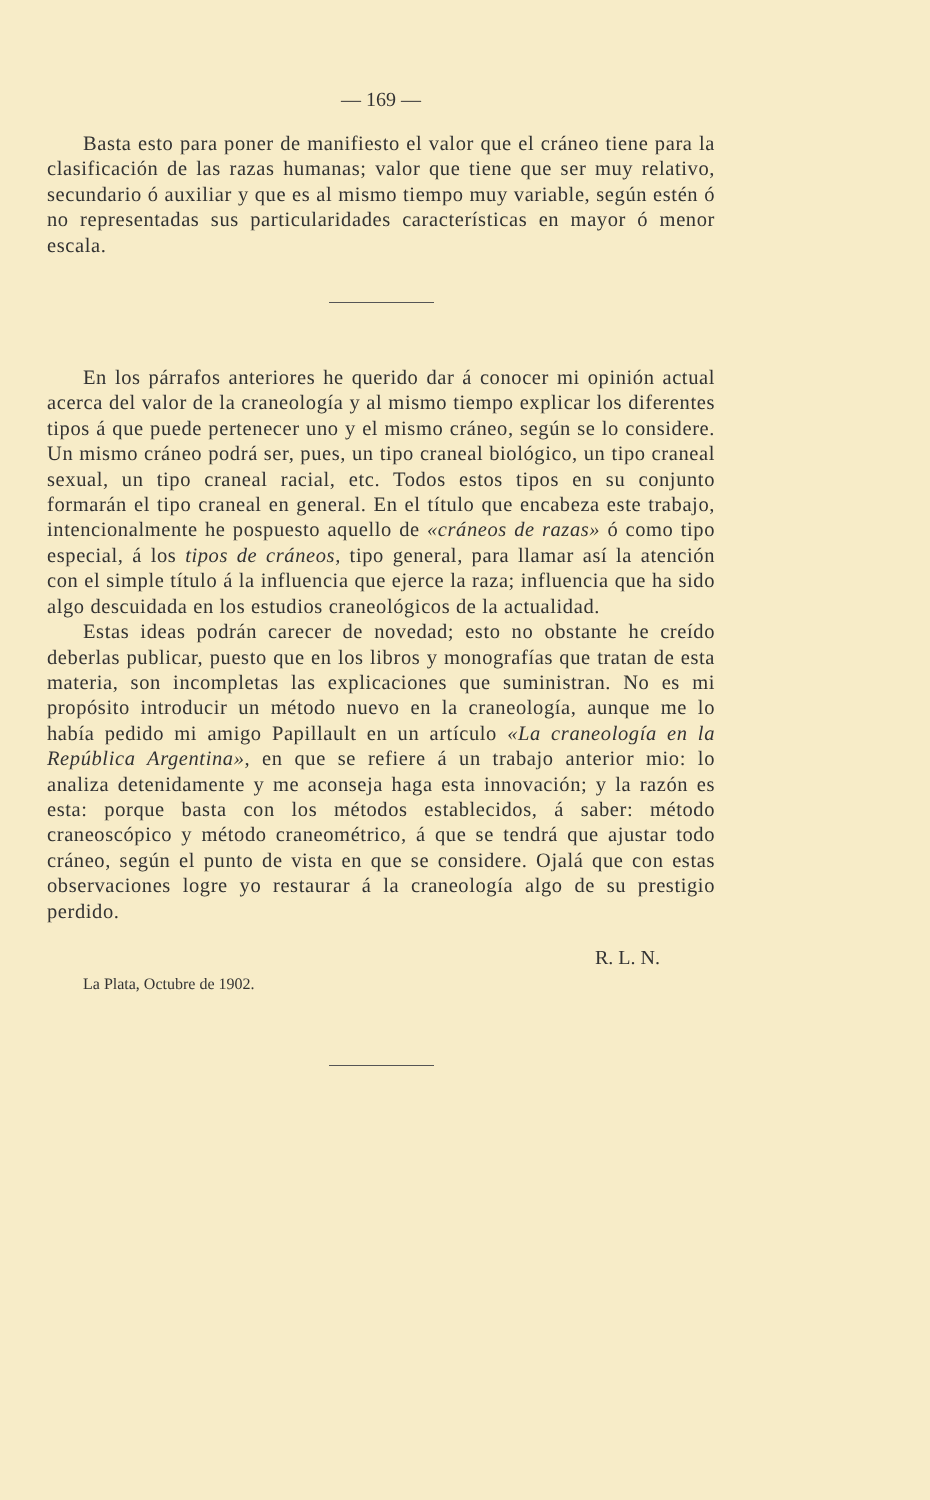— 169 —
Basta esto para poner de manifiesto el valor que el cráneo tiene para la clasificación de las razas humanas; valor que tiene que ser muy relativo, secundario ó auxiliar y que es al mismo tiempo muy variable, según estén ó no representadas sus particularidades características en mayor ó menor escala.
En los párrafos anteriores he querido dar á conocer mi opinión actual acerca del valor de la craneología y al mismo tiempo explicar los diferentes tipos á que puede pertenecer uno y el mismo cráneo, según se lo considere. Un mismo cráneo podrá ser, pues, un tipo craneal biológico, un tipo craneal sexual, un tipo craneal racial, etc. Todos estos tipos en su conjunto formarán el tipo craneal en general. En el título que encabeza este trabajo, intencionalmente he pospuesto aquello de «cráneos de razas» ó como tipo especial, á los tipos de cráneos, tipo general, para llamar así la atención con el simple título á la influencia que ejerce la raza; influencia que ha sido algo descuidada en los estudios craneológicos de la actualidad.
Estas ideas podrán carecer de novedad; esto no obstante he creído deberlas publicar, puesto que en los libros y monografías que tratan de esta materia, son incompletas las explicaciones que suministran. No es mi propósito introducir un método nuevo en la craneología, aunque me lo había pedido mi amigo Papillault en un artículo «La craneología en la República Argentina», en que se refiere á un trabajo anterior mio: lo analiza detenidamente y me aconseja haga esta innovación; y la razón es esta: porque basta con los métodos establecidos, á saber: método craneoscópico y método craneométrico, á que se tendrá que ajustar todo cráneo, según el punto de vista en que se considere. Ojalá que con estas observaciones logre yo restaurar á la craneología algo de su prestigio perdido.
R. L. N.
La Plata, Octubre de 1902.